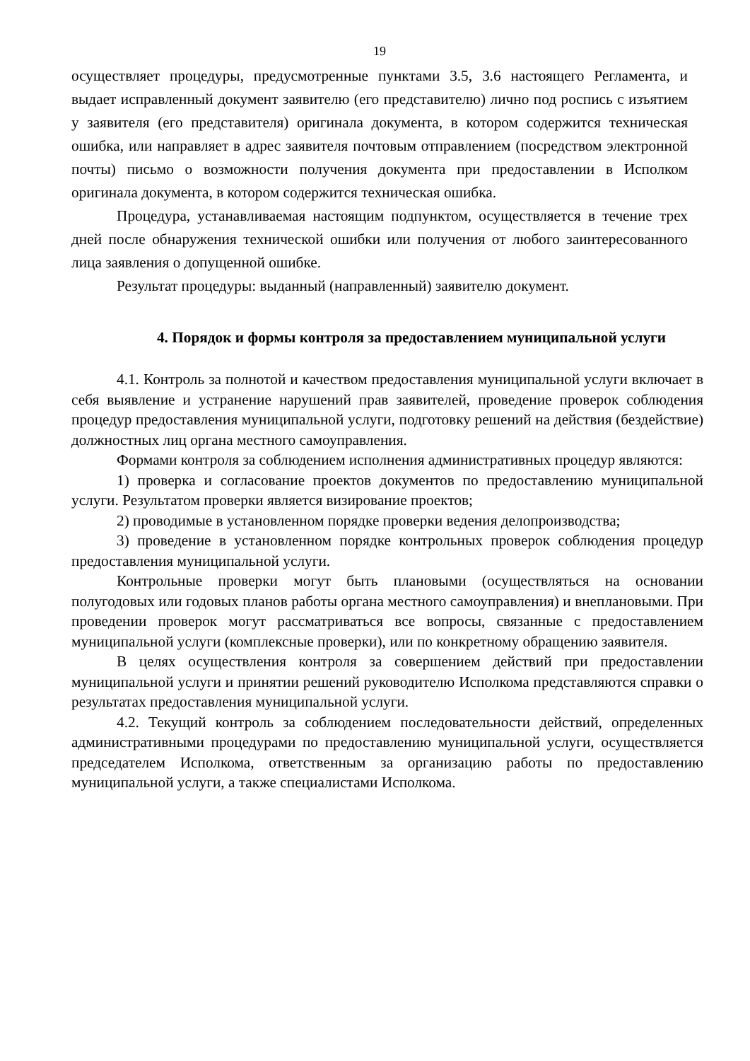19
осуществляет процедуры, предусмотренные пунктами 3.5, 3.6 настоящего Регламента, и выдает исправленный документ заявителю (его представителю) лично под роспись с изъятием у заявителя (его представителя) оригинала документа, в котором содержится техническая ошибка, или направляет в адрес заявителя почтовым отправлением (посредством электронной почты) письмо о возможности получения документа при предоставлении в Исполком оригинала документа, в котором содержится техническая ошибка.
Процедура, устанавливаемая настоящим подпунктом, осуществляется в течение трех дней после обнаружения технической ошибки или получения от любого заинтересованного лица заявления о допущенной ошибке.
Результат процедуры: выданный (направленный) заявителю документ.
4. Порядок и формы контроля за предоставлением муниципальной услуги
4.1. Контроль за полнотой и качеством предоставления муниципальной услуги включает в себя выявление и устранение нарушений прав заявителей, проведение проверок соблюдения процедур предоставления муниципальной услуги, подготовку решений на действия (бездействие) должностных лиц органа местного самоуправления.
Формами контроля за соблюдением исполнения административных процедур являются:
1) проверка и согласование проектов документов по предоставлению муниципальной услуги. Результатом проверки является визирование проектов;
2) проводимые в установленном порядке проверки ведения делопроизводства;
3) проведение в установленном порядке контрольных проверок соблюдения процедур предоставления муниципальной услуги.
Контрольные проверки могут быть плановыми (осуществляться на основании полугодовых или годовых планов работы органа местного самоуправления) и внеплановыми. При проведении проверок могут рассматриваться все вопросы, связанные с предоставлением муниципальной услуги (комплексные проверки), или по конкретному обращению заявителя.
В целях осуществления контроля за совершением действий при предоставлении муниципальной услуги и принятии решений руководителю Исполкома представляются справки о результатах предоставления муниципальной услуги.
4.2. Текущий контроль за соблюдением последовательности действий, определенных административными процедурами по предоставлению муниципальной услуги, осуществляется председателем Исполкома, ответственным за организацию работы по предоставлению муниципальной услуги, а также специалистами Исполкома.